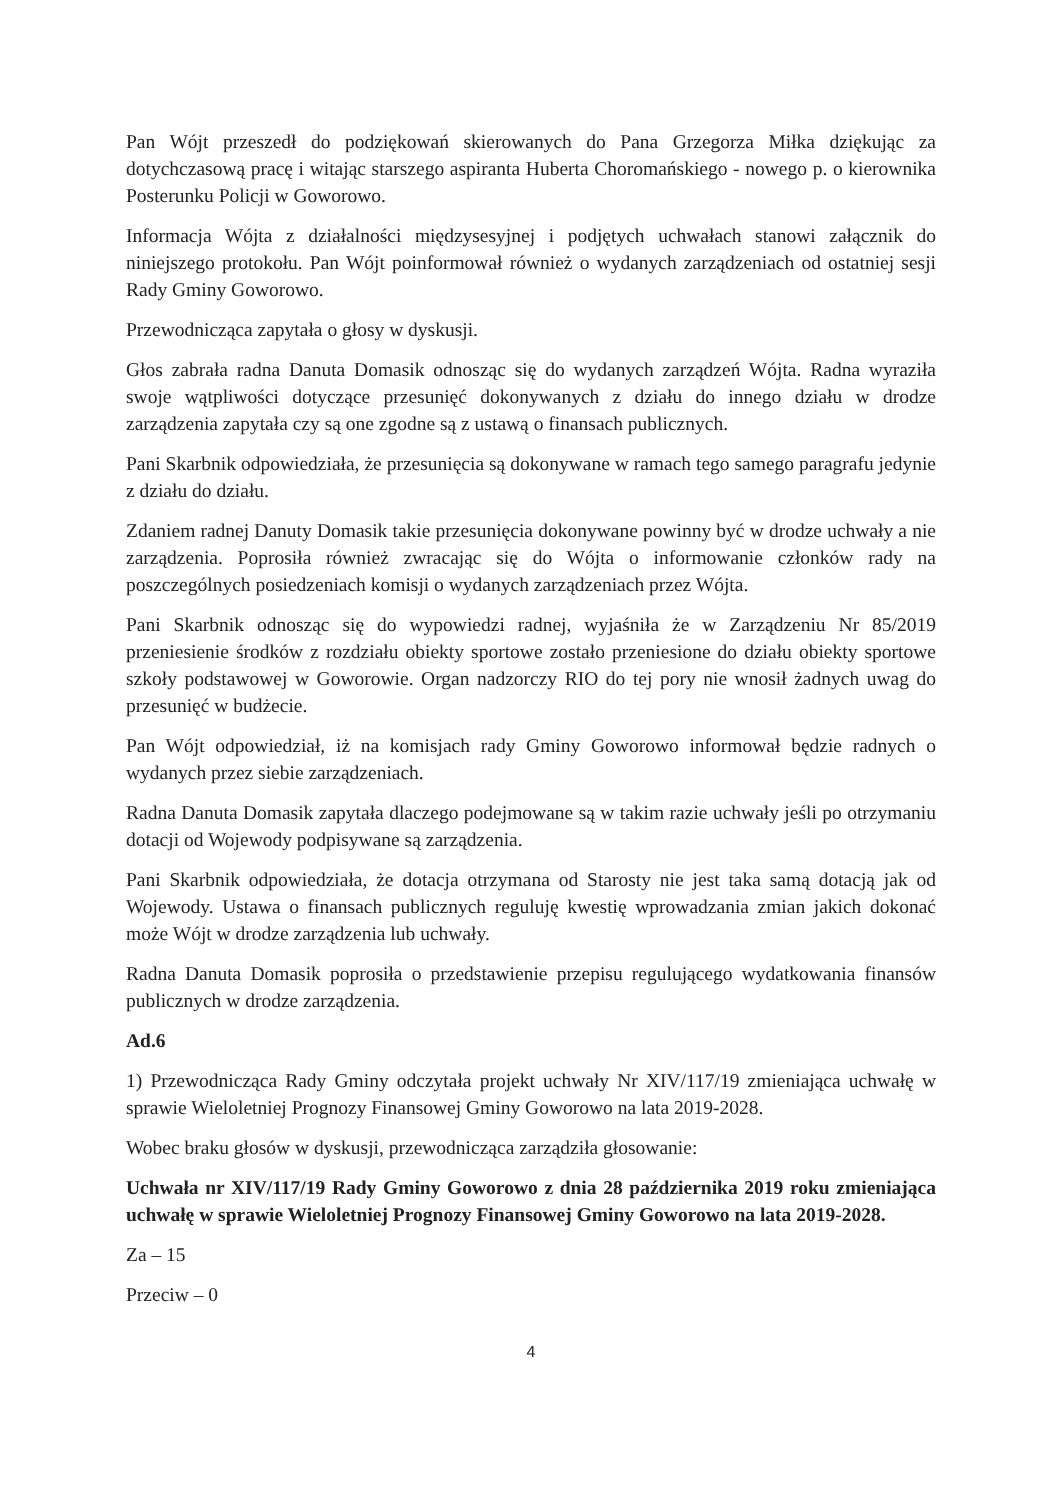Pan Wójt przeszedł do podziękowań skierowanych do Pana Grzegorza Miłka dziękując za dotychczasową pracę i witając starszego aspiranta Huberta Choromańskiego - nowego p. o kierownika Posterunku Policji w Goworowo.
Informacja Wójta z działalności międzysesyjnej i podjętych uchwałach stanowi załącznik do niniejszego protokołu. Pan Wójt poinformował również o wydanych zarządzeniach od ostatniej sesji Rady Gminy Goworowo.
Przewodnicząca zapytała o głosy w dyskusji.
Głos zabrała radna Danuta Domasik odnosząc się do wydanych zarządzeń Wójta. Radna wyraziła swoje wątpliwości dotyczące przesunięć dokonywanych z działu do innego działu w drodze zarządzenia zapytała czy są one zgodne są z ustawą o finansach publicznych.
Pani Skarbnik odpowiedziała, że przesunięcia są dokonywane w ramach tego samego paragrafu jedynie z działu do działu.
Zdaniem radnej Danuty Domasik takie przesunięcia dokonywane powinny być w drodze uchwały a nie zarządzenia. Poprosiła również zwracając się do Wójta o informowanie członków rady na poszczególnych posiedzeniach komisji o wydanych zarządzeniach przez Wójta.
Pani Skarbnik odnosząc się do wypowiedzi radnej, wyjaśniła że w Zarządzeniu Nr 85/2019 przeniesienie środków z rozdziału obiekty sportowe zostało przeniesione do działu obiekty sportowe szkoły podstawowej w Goworowie. Organ nadzorczy RIO do tej pory nie wnosił żadnych uwag do przesunięć w budżecie.
Pan Wójt odpowiedział, iż na komisjach rady Gminy Goworowo informował będzie radnych o wydanych przez siebie zarządzeniach.
Radna Danuta Domasik zapytała dlaczego podejmowane są w takim razie uchwały jeśli po otrzymaniu dotacji od Wojewody podpisywane są zarządzenia.
Pani Skarbnik odpowiedziała, że dotacja otrzymana od Starosty nie jest taka samą dotacją jak od Wojewody. Ustawa o finansach publicznych reguluję kwestię wprowadzania zmian jakich dokonać może Wójt w drodze zarządzenia lub uchwały.
Radna Danuta Domasik poprosiła o przedstawienie przepisu regulującego wydatkowania finansów publicznych w drodze zarządzenia.
Ad.6
1) Przewodnicząca Rady Gminy odczytała projekt uchwały Nr XIV/117/19 zmieniająca uchwałę w sprawie Wieloletniej Prognozy Finansowej Gminy Goworowo na lata 2019-2028.
Wobec braku głosów w dyskusji, przewodnicząca zarządziła głosowanie:
Uchwała nr XIV/117/19 Rady Gminy Goworowo z dnia 28 października 2019 roku zmieniająca uchwałę w sprawie Wieloletniej Prognozy Finansowej Gminy Goworowo na lata 2019-2028.
Za – 15
Przeciw – 0
4